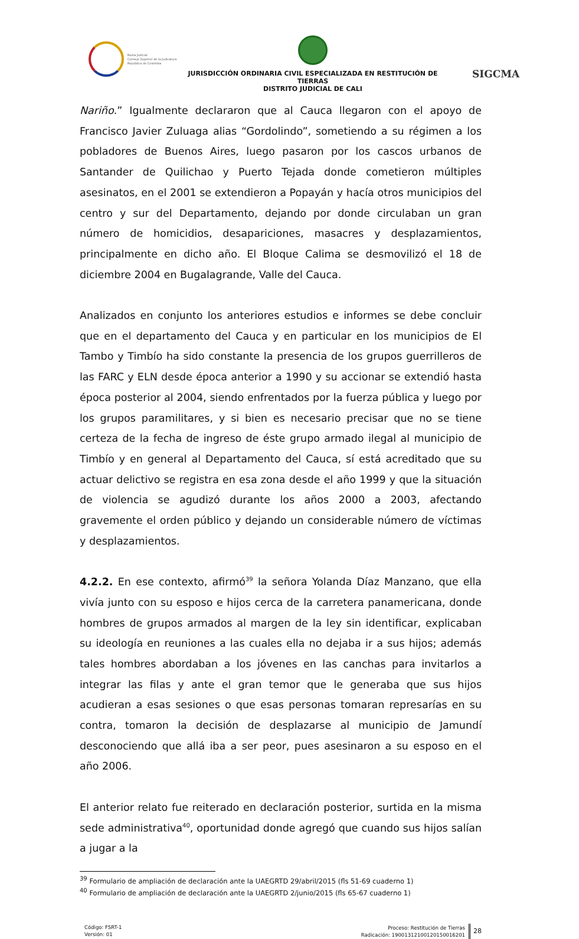Rama Judicial
Consejo Superior de la Judicatura
República de Colombia
JURISDICCIÓN ORDINARIA CIVIL ESPECIALIZADA EN RESTITUCIÓN DE TIERRAS
DISTRITO JUDICIAL DE CALI
SIGCMA
Nariño.” Igualmente declararon que al Cauca llegaron con el apoyo de Francisco Javier Zuluaga alias “Gordolindo”, sometiendo a su régimen a los pobladores de Buenos Aires, luego pasaron por los cascos urbanos de Santander de Quilichao y Puerto Tejada donde cometieron múltiples asesinatos, en el 2001 se extendieron a Popayán y hacía otros municipios del centro y sur del Departamento, dejando por donde circulaban un gran número de homicidios, desapariciones, masacres y desplazamientos, principalmente en dicho año. El Bloque Calima se desmovilizó el 18 de diciembre 2004 en Bugalagrande, Valle del Cauca.
Analizados en conjunto los anteriores estudios e informes se debe concluir que en el departamento del Cauca y en particular en los municipios de El Tambo y Timbío ha sido constante la presencia de los grupos guerrilleros de las FARC y ELN desde época anterior a 1990 y su accionar se extendió hasta época posterior al 2004, siendo enfrentados por la fuerza pública y luego por los grupos paramilitares, y si bien es necesario precisar que no se tiene certeza de la fecha de ingreso de éste grupo armado ilegal al municipio de Timbío y en general al Departamento del Cauca, sí está acreditado que su actuar delictivo se registra en esa zona desde el año 1999 y que la situación de violencia se agudizó durante los años 2000 a 2003, afectando gravemente el orden público y dejando un considerable número de víctimas y desplazamientos.
4.2.2. En ese contexto, afirmó<sup>39</sup> la señora Yolanda Díaz Manzano, que ella vivía junto con su esposo e hijos cerca de la carretera panamericana, donde hombres de grupos armados al margen de la ley sin identificar, explicaban su ideología en reuniones a las cuales ella no dejaba ir a sus hijos; además tales hombres abordaban a los jóvenes en las canchas para invitarlos a integrar las filas y ante el gran temor que le generaba que sus hijos acudieran a esas sesiones o que esas personas tomaran represarías en su contra, tomaron la decisión de desplazarse al municipio de Jamundí desconociendo que allá iba a ser peor, pues asesinaron a su esposo en el año 2006.
El anterior relato fue reiterado en declaración posterior, surtida en la misma sede administrativa<sup>40</sup>, oportunidad donde agregó que cuando sus hijos salían a jugar a la
<sup>39</sup> Formulario de ampliación de declaración ante la UAEGRTD 29/abril/2015 (fls 51-69 cuaderno 1)
<sup>40</sup> Formulario de ampliación de declaración ante la UAEGRTD 2/junio/2015 (fls 65-67 cuaderno 1)
Código: FSRT-1
Versión: 01
Proceso: Restitución de Tierras
Radicación: 19001312100120150016201
28